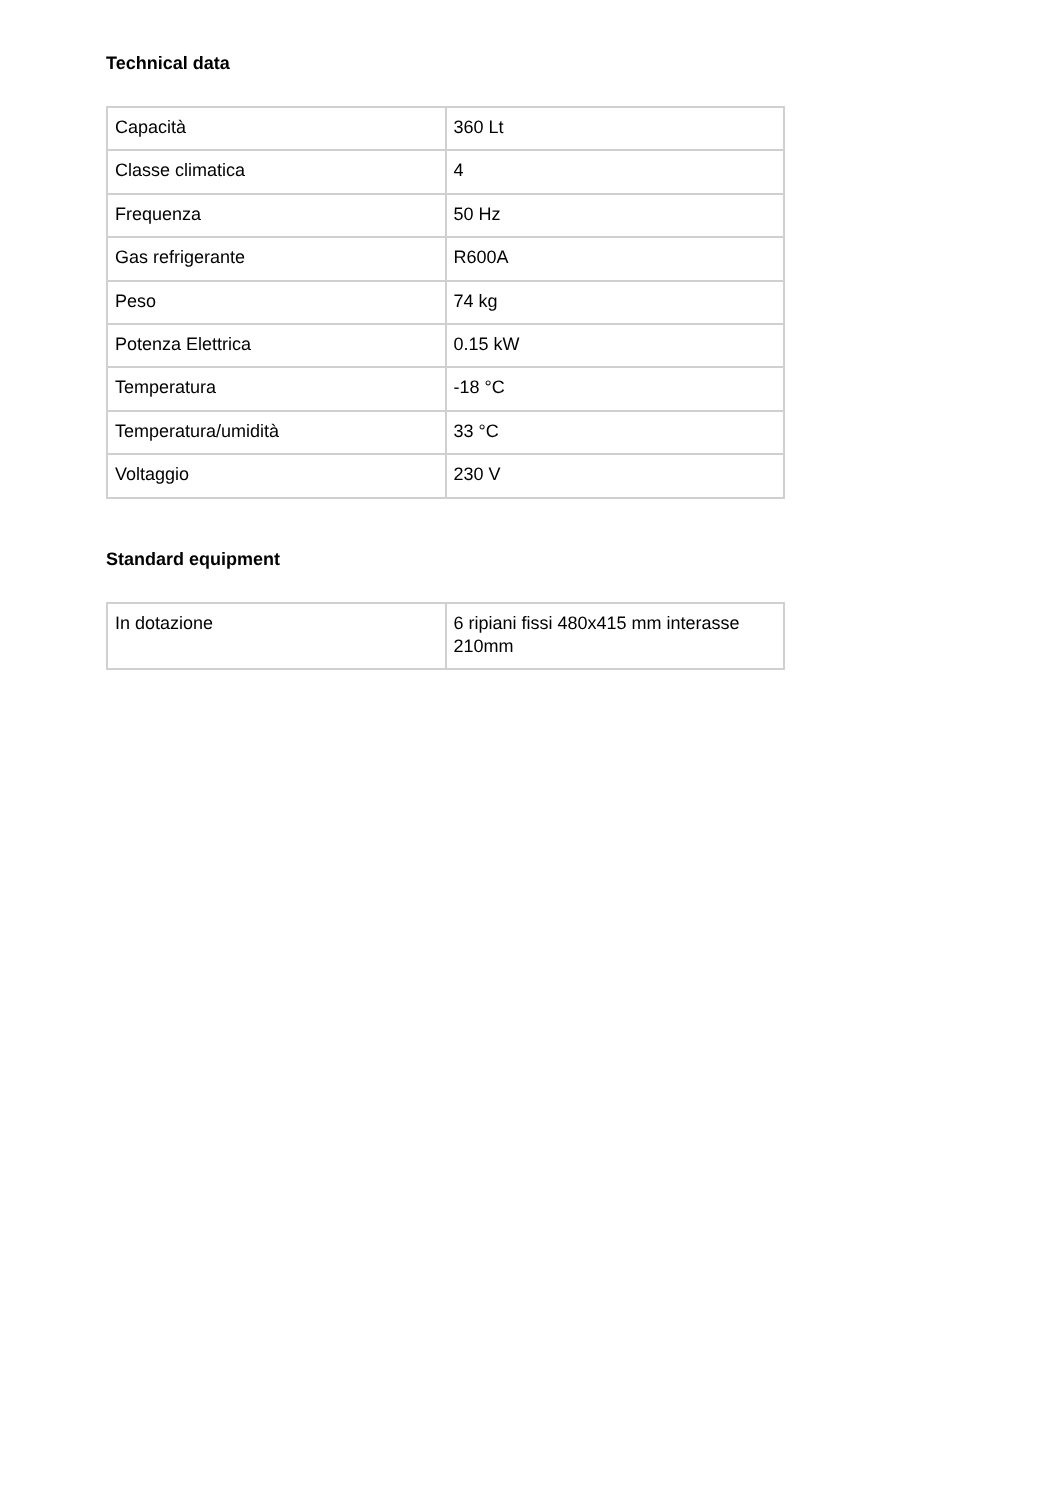Technical data
| Capacità | 360 Lt |
| Classe climatica | 4 |
| Frequenza | 50 Hz |
| Gas refrigerante | R600A |
| Peso | 74 kg |
| Potenza Elettrica | 0.15 kW |
| Temperatura | -18 °C |
| Temperatura/umidità | 33 °C |
| Voltaggio | 230 V |
Standard equipment
| In dotazione | 6 ripiani fissi 480x415 mm interasse 210mm |